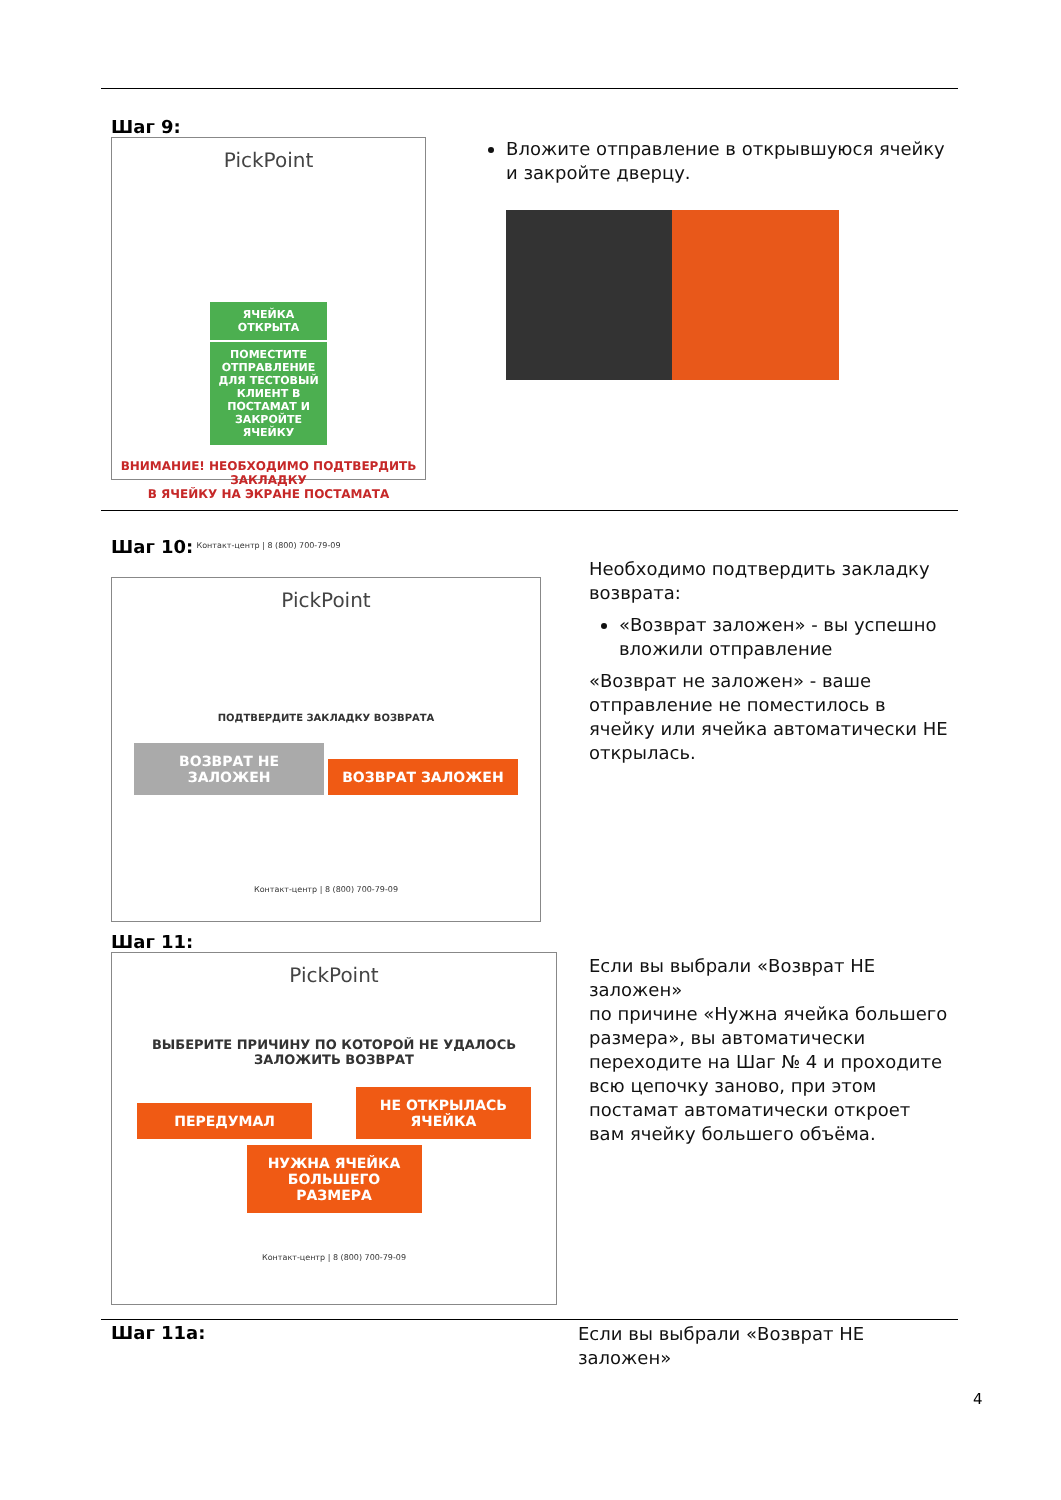Шаг 9:
PickPoint
ЯЧЕЙКА ОТКРЫТА
ПОМЕСТИТЕ ОТПРАВЛЕНИЕ ДЛЯ ТЕСТОВЫЙ КЛИЕНТ В ПОСТАМАТ И ЗАКРОЙТЕ ЯЧЕЙКУ
ВНИМАНИЕ! НЕОБХОДИМО ПОДТВЕРДИТЬ ЗАКЛАДКУ
В ЯЧЕЙКУ НА ЭКРАНЕ ПОСТАМАТА
Контакт-центр | 8 (800) 700-79-09
Вложите отправление в открывшуюся ячейку и закройте дверцу.
Шаг 10:
PickPoint
ПОДТВЕРДИТЕ ЗАКЛАДКУ ВОЗВРАТА
ВОЗВРАТ НЕ ЗАЛОЖЕН ВОЗВРАТ ЗАЛОЖЕН
Контакт-центр | 8 (800) 700-79-09
Необходимо подтвердить закладку возврата:
«Возврат заложен» - вы успешно вложили отправление
«Возврат не заложен» - ваше отправление не поместилось в ячейку или ячейка автоматически НЕ открылась.
Шаг 11:
PickPoint
ВЫБЕРИТЕ ПРИЧИНУ ПО КОТОРОЙ НЕ УДАЛОСЬ
ЗАЛОЖИТЬ ВОЗВРАТ
ПЕРЕДУМАЛ НЕ ОТКРЫЛАСЬ ЯЧЕЙКА
НУЖНА ЯЧЕЙКА БОЛЬШЕГО РАЗМЕРА
Контакт-центр | 8 (800) 700-79-09
Если вы выбрали «Возврат НЕ заложен»
по причине «Нужна ячейка большего размера», вы автоматически переходите на Шаг № 4 и проходите всю цепочку заново, при этом постамат автоматически откроет вам ячейку большего объёма.
Шаг 11а:
Если вы выбрали «Возврат НЕ заложен»
4